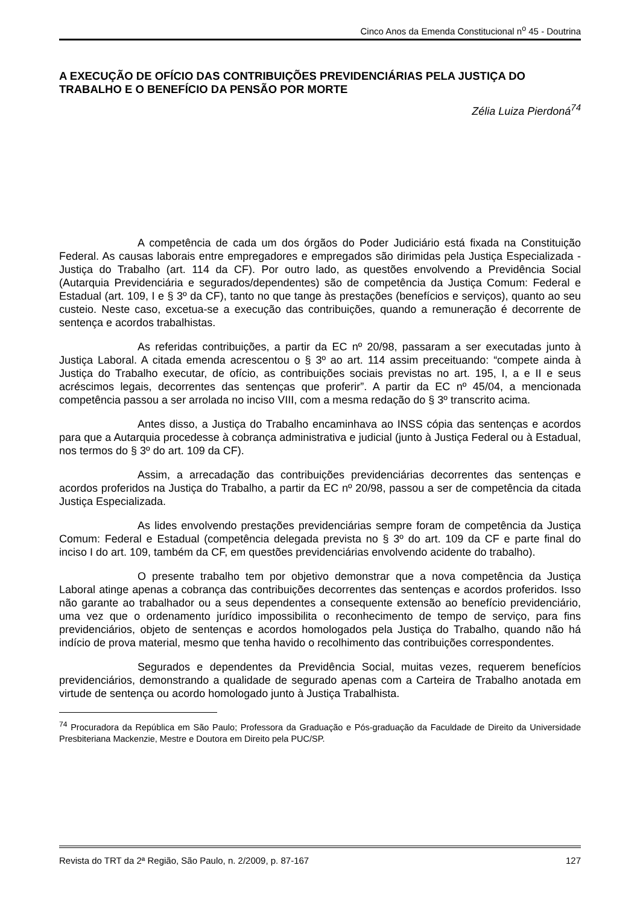Cinco Anos da Emenda Constitucional n<sup>o</sup> 45 - Doutrina
A EXECUÇÃO DE OFÍCIO DAS CONTRIBUIÇÕES PREVIDENCIÁRIAS PELA JUSTIÇA DO TRABALHO E O BENEFÍCIO DA PENSÃO POR MORTE
Zélia Luiza Pierdoná<sup>74</sup>
A competência de cada um dos órgãos do Poder Judiciário está fixada na Constituição Federal. As causas laborais entre empregadores e empregados são dirimidas pela Justiça Especializada - Justiça do Trabalho (art. 114 da CF). Por outro lado, as questões envolvendo a Previdência Social (Autarquia Previdenciária e segurados/dependentes) são de competência da Justiça Comum: Federal e Estadual (art. 109, I e § 3º da CF), tanto no que tange às prestações (benefícios e serviços), quanto ao seu custeio. Neste caso, excetua-se a execução das contribuições, quando a remuneração é decorrente de sentença e acordos trabalhistas.
As referidas contribuições, a partir da EC nº 20/98, passaram a ser executadas junto à Justiça Laboral. A citada emenda acrescentou o § 3º ao art. 114 assim preceituando: “compete ainda à Justiça do Trabalho executar, de ofício, as contribuições sociais previstas no art. 195, I, a e II e seus acréscimos legais, decorrentes das sentenças que proferir”. A partir da EC nº 45/04, a mencionada competência passou a ser arrolada no inciso VIII, com a mesma redação do § 3º transcrito acima.
Antes disso, a Justiça do Trabalho encaminhava ao INSS cópia das sentenças e acordos para que a Autarquia procedesse à cobrança administrativa e judicial (junto à Justiça Federal ou à Estadual, nos termos do § 3º do art. 109 da CF).
Assim, a arrecadação das contribuições previdenciárias decorrentes das sentenças e acordos proferidos na Justiça do Trabalho, a partir da EC nº 20/98, passou a ser de competência da citada Justiça Especializada.
As lides envolvendo prestações previdenciárias sempre foram de competência da Justiça Comum: Federal e Estadual (competência delegada prevista no § 3º do art. 109 da CF e parte final do inciso I do art. 109, também da CF, em questões previdenciárias envolvendo acidente do trabalho).
O presente trabalho tem por objetivo demonstrar que a nova competência da Justiça Laboral atinge apenas a cobrança das contribuições decorrentes das sentenças e acordos proferidos. Isso não garante ao trabalhador ou a seus dependentes a consequente extensão ao benefício previdenciário, uma vez que o ordenamento jurídico impossibilita o reconhecimento de tempo de serviço, para fins previdenciários, objeto de sentenças e acordos homologados pela Justiça do Trabalho, quando não há indício de prova material, mesmo que tenha havido o recolhimento das contribuições correspondentes.
Segurados e dependentes da Previdência Social, muitas vezes, requerem benefícios previdenciários, demonstrando a qualidade de segurado apenas com a Carteira de Trabalho anotada em virtude de sentença ou acordo homologado junto à Justiça Trabalhista.
<sup>74</sup> Procuradora da República em São Paulo; Professora da Graduação e Pós-graduação da Faculdade de Direito da Universidade Presbiteriana Mackenzie, Mestre e Doutora em Direito pela PUC/SP.
Revista do TRT da 2ª Região, São Paulo, n. 2/2009, p. 87-167 127